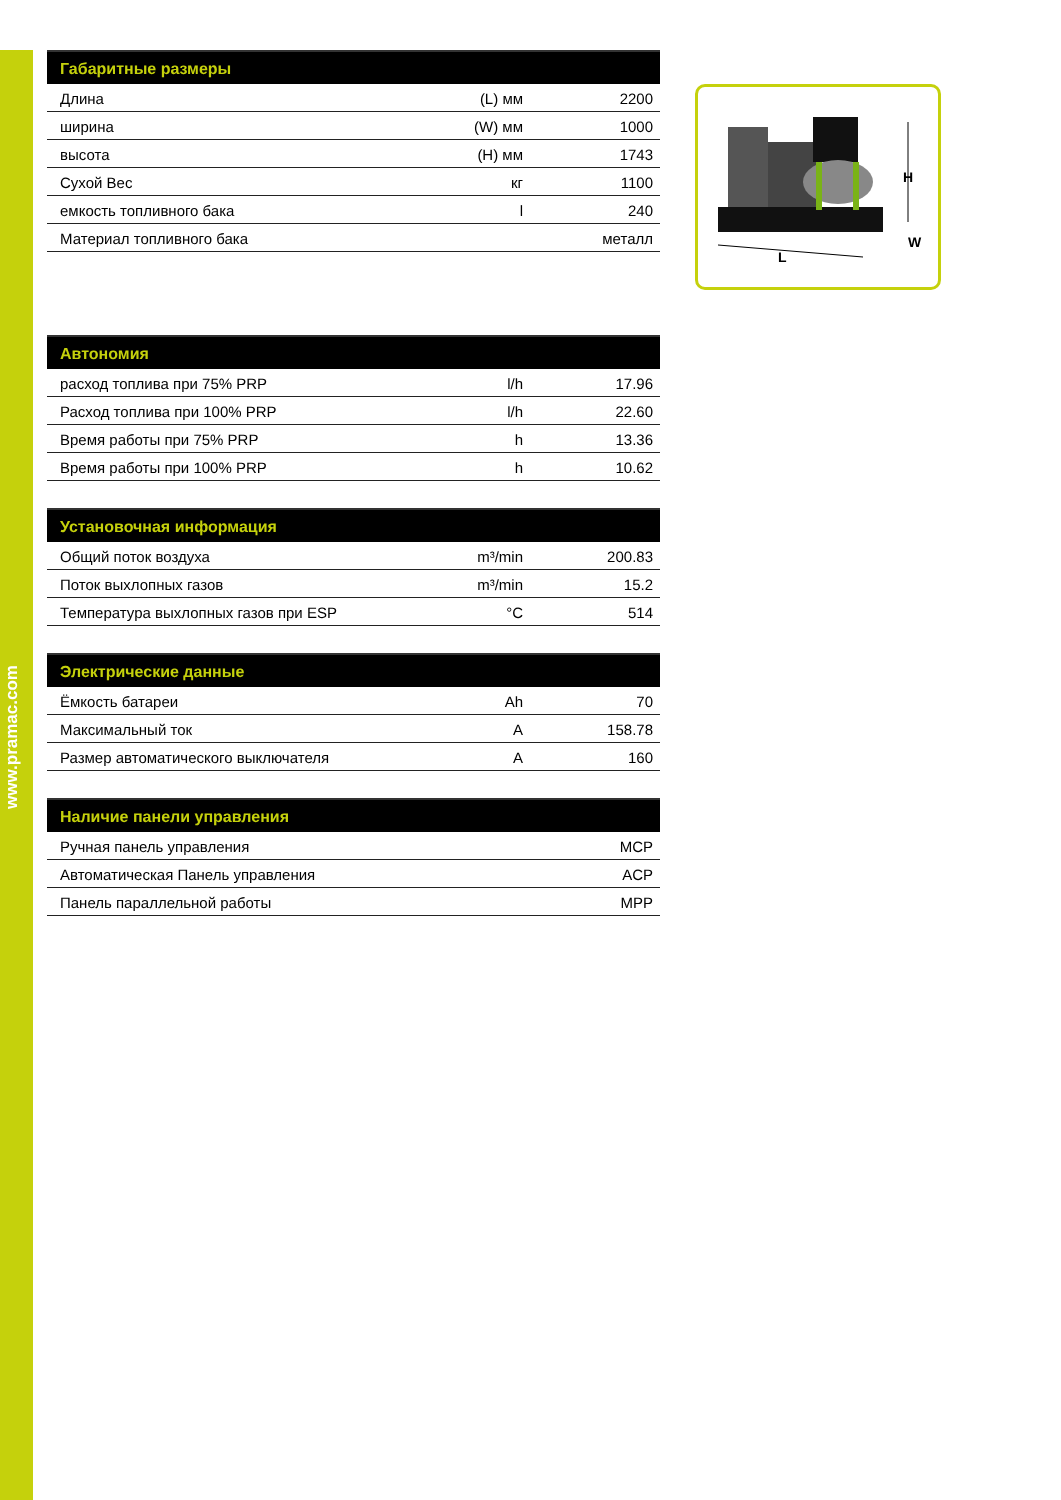www.pramac.com
| Габаритные размеры | | |
| --- | --- | --- |
| Длина | (L) мм | 2200 |
| ширина | (W) мм | 1000 |
| высота | (H) мм | 1743 |
| Сухой Вес | кг | 1100 |
| емкость топливного бака | l | 240 |
| Материал топливного бака | | металл |
| Автономия | | |
| --- | --- | --- |
| расход топлива при 75% PRP | l/h | 17.96 |
| Расход топлива при 100% PRP | l/h | 22.60 |
| Время работы при 75% PRP | h | 13.36 |
| Время работы при 100% PRP | h | 10.62 |
| Установочная информация | | |
| --- | --- | --- |
| Общий поток воздуха | m³/min | 200.83 |
| Поток выхлопных газов | m³/min | 15.2 |
| Температура выхлопных газов при ESP | °C | 514 |
| Электрические данные | | |
| --- | --- | --- |
| Ёмкость батареи | Ah | 70 |
| Максимальный ток | A | 158.78 |
| Размер автоматического выключателя | A | 160 |
| Наличие панели управления | | |
| --- | --- | --- |
| Ручная панель управления | | MCP |
| Автоматическая Панель управления | | ACP |
| Панель параллельной работы | | MPP |
H
L
W